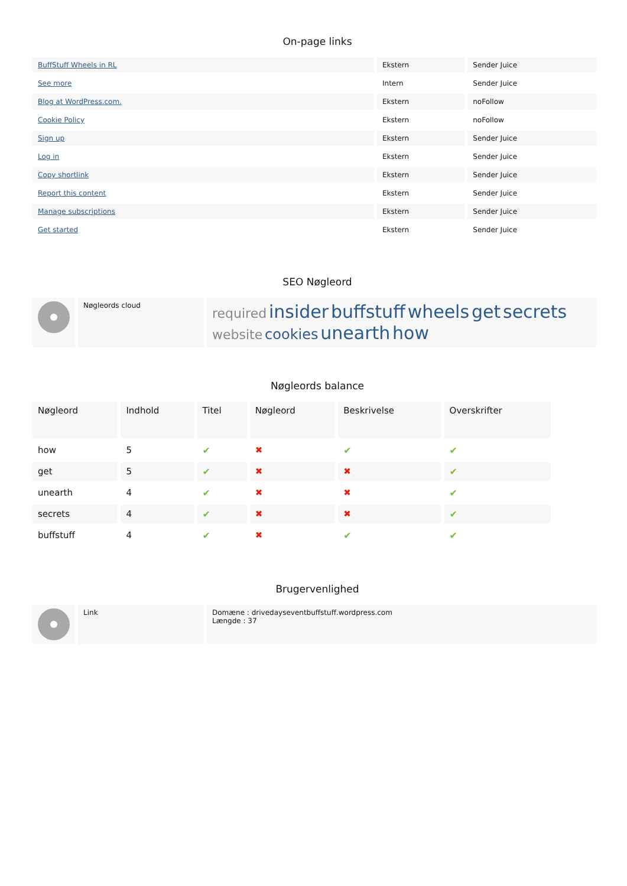On-page links
| BuffStuff Wheels in RL | Ekstern | Sender Juice |
| See more | Intern | Sender Juice |
| Blog at WordPress.com. | Ekstern | noFollow |
| Cookie Policy | Ekstern | noFollow |
| Sign up | Ekstern | Sender Juice |
| Log in | Ekstern | Sender Juice |
| Copy shortlink | Ekstern | Sender Juice |
| Report this content | Ekstern | Sender Juice |
| Manage subscriptions | Ekstern | Sender Juice |
| Get started | Ekstern | Sender Juice |
SEO Nøgleord
| | Nøgleords cloud | required insider buffstuff wheels get secrets website cookies unearth how |
Nøgleords balance
| Nøgleord | Indhold | Titel | Nøgleord | Beskrivelse | Overskrifter |
| --- | --- | --- | --- | --- | --- |
| how | 5 | ✔ | ✖ | ✔ | ✔ |
| get | 5 | ✔ | ✖ | ✖ | ✔ |
| unearth | 4 | ✔ | ✖ | ✖ | ✔ |
| secrets | 4 | ✔ | ✖ | ✖ | ✔ |
| buffstuff | 4 | ✔ | ✖ | ✔ | ✔ |
Brugervenlighed
| | Link | Domæne : drivedayseventbuffstuff.wordpress.com Længde : 37 |